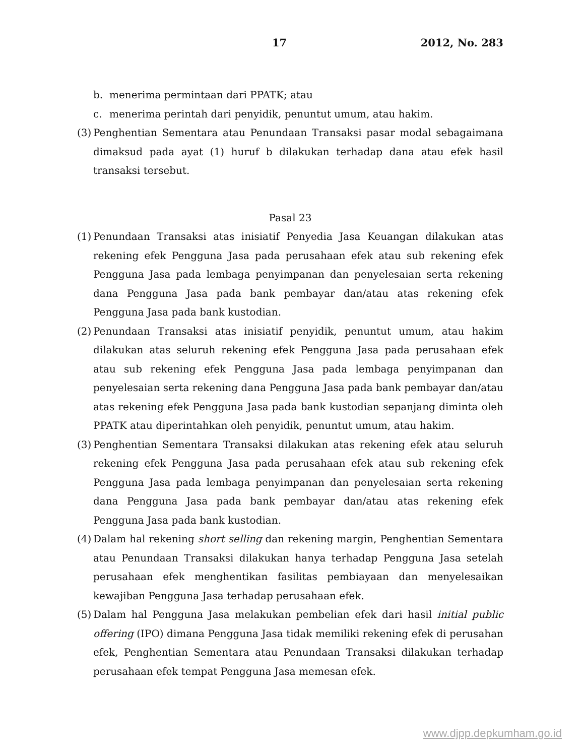17 2012, No. 283
b. menerima permintaan dari PPATK; atau
c. menerima perintah dari penyidik, penuntut umum, atau hakim.
(3) Penghentian Sementara atau Penundaan Transaksi pasar modal sebagaimana dimaksud pada ayat (1) huruf b dilakukan terhadap dana atau efek hasil transaksi tersebut.
Pasal 23
(1) Penundaan Transaksi atas inisiatif Penyedia Jasa Keuangan dilakukan atas rekening efek Pengguna Jasa pada perusahaan efek atau sub rekening efek Pengguna Jasa pada lembaga penyimpanan dan penyelesaian serta rekening dana Pengguna Jasa pada bank pembayar dan/atau atas rekening efek Pengguna Jasa pada bank kustodian.
(2) Penundaan Transaksi atas inisiatif penyidik, penuntut umum, atau hakim dilakukan atas seluruh rekening efek Pengguna Jasa pada perusahaan efek atau sub rekening efek Pengguna Jasa pada lembaga penyimpanan dan penyelesaian serta rekening dana Pengguna Jasa pada bank pembayar dan/atau atas rekening efek Pengguna Jasa pada bank kustodian sepanjang diminta oleh PPATK atau diperintahkan oleh penyidik, penuntut umum, atau hakim.
(3) Penghentian Sementara Transaksi dilakukan atas rekening efek atau seluruh rekening efek Pengguna Jasa pada perusahaan efek atau sub rekening efek Pengguna Jasa pada lembaga penyimpanan dan penyelesaian serta rekening dana Pengguna Jasa pada bank pembayar dan/atau atas rekening efek Pengguna Jasa pada bank kustodian.
(4) Dalam hal rekening short selling dan rekening margin, Penghentian Sementara atau Penundaan Transaksi dilakukan hanya terhadap Pengguna Jasa setelah perusahaan efek menghentikan fasilitas pembiayaan dan menyelesaikan kewajiban Pengguna Jasa terhadap perusahaan efek.
(5) Dalam hal Pengguna Jasa melakukan pembelian efek dari hasil initial public offering (IPO) dimana Pengguna Jasa tidak memiliki rekening efek di perusahan efek, Penghentian Sementara atau Penundaan Transaksi dilakukan terhadap perusahaan efek tempat Pengguna Jasa memesan efek.
www.djpp.depkumham.go.id